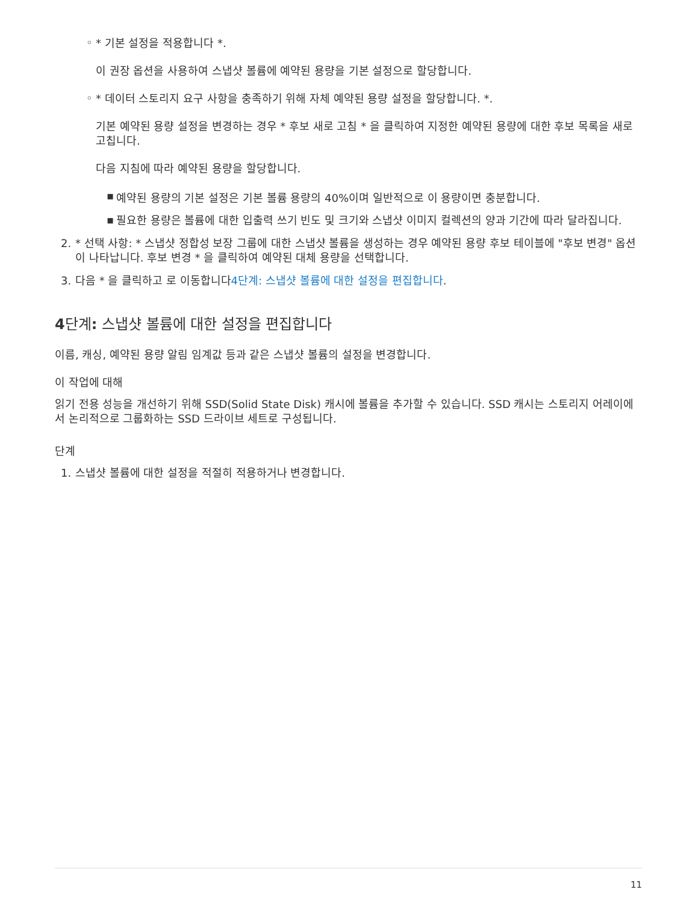◦
* 기본 설정을 적용합니다 *.
이 권장 옵션을 사용하여 스냅샷 볼륨에 예약된 용량을 기본 설정으로 할당합니다.
◦
* 데이터 스토리지 요구 사항을 충족하기 위해 자체 예약된 용량 설정을 할당합니다. *.
기본 예약된 용량 설정을 변경하는 경우 * 후보 새로 고침 * 을 클릭하여 지정한 예약된 용량에 대한 후보 목록을 새로 고칩니다.
다음 지침에 따라 예약된 용량을 할당합니다.
▪ 예약된 용량의 기본 설정은 기본 볼륨 용량의 40%이며 일반적으로 이 용량이면 충분합니다.
▪ 필요한 용량은 볼륨에 대한 입출력 쓰기 빈도 및 크기와 스냅샷 이미지 컬렉션의 양과 기간에 따라 달라집니다.
2. * 선택 사항: * 스냅샷 정합성 보장 그룹에 대한 스냅샷 볼륨을 생성하는 경우 예약된 용량 후보 테이블에 "후보 변경" 옵션이 나타납니다. 후보 변경 * 을 클릭하여 예약된 대체 용량을 선택합니다.
3. 다음 * 을 클릭하고 로 이동합니다4단계: 스냅샷 볼륨에 대한 설정을 편집합니다.
4단계: 스냅샷 볼륨에 대한 설정을 편집합니다
이름, 캐싱, 예약된 용량 알림 임계값 등과 같은 스냅샷 볼륨의 설정을 변경합니다.
이 작업에 대해
읽기 전용 성능을 개선하기 위해 SSD(Solid State Disk) 캐시에 볼륨을 추가할 수 있습니다. SSD 캐시는 스토리지 어레이에서 논리적으로 그룹화하는 SSD 드라이브 세트로 구성됩니다.
단계
1. 스냅샷 볼륨에 대한 설정을 적절히 적용하거나 변경합니다.
11